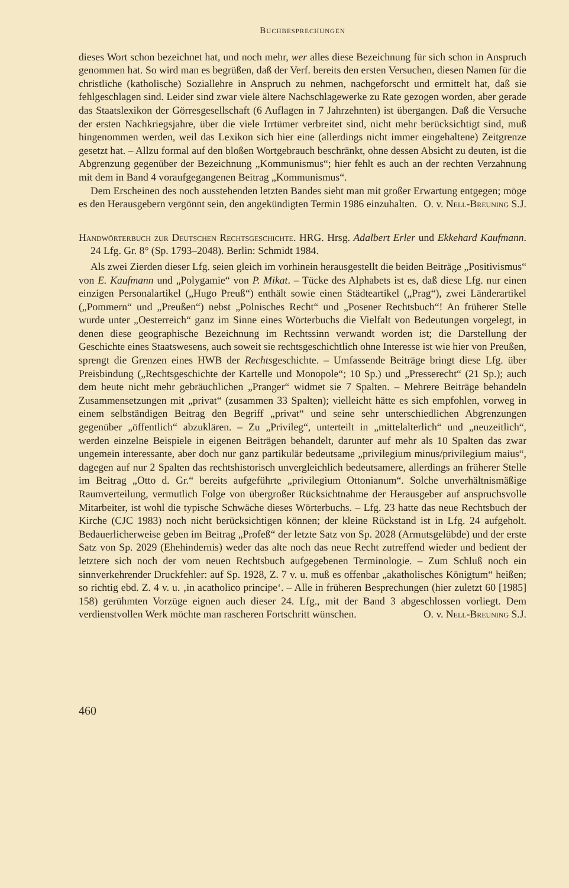Buchbesprechungen
dieses Wort schon bezeichnet hat, und noch mehr, wer alles diese Bezeichnung für sich schon in Anspruch genommen hat. So wird man es begrüßen, daß der Verf. bereits den ersten Versuchen, diesen Namen für die christliche (katholische) Soziallehre in Anspruch zu nehmen, nachgeforscht und ermittelt hat, daß sie fehlgeschlagen sind. Leider sind zwar viele ältere Nachschlagewerke zu Rate gezogen worden, aber gerade das Staatslexikon der Görresgesellschaft (6 Auflagen in 7 Jahrzehnten) ist übergangen. Daß die Versuche der ersten Nachkriegsjahre, über die viele Irrtümer verbreitet sind, nicht mehr berücksichtigt sind, muß hingenommen werden, weil das Lexikon sich hier eine (allerdings nicht immer eingehaltene) Zeitgrenze gesetzt hat. – Allzu formal auf den bloßen Wortgebrauch beschränkt, ohne dessen Absicht zu deuten, ist die Abgrenzung gegenüber der Bezeichnung „Kommunismus“; hier fehlt es auch an der rechten Verzahnung mit dem in Band 4 voraufgegangenen Beitrag „Kommunismus“.
Dem Erscheinen des noch ausstehenden letzten Bandes sieht man mit großer Erwartung entgegen; möge es den Herausgebern vergönnt sein, den angekündigten Termin 1986 einzuhalten.
O. v. Nell-Breuning S.J.
Handwörterbuch zur Deutschen Rechtsgeschichte. HRG. Hrsg. Adalbert Erler und Ekkehard Kaufmann. 24 Lfg. Gr. 8° (Sp. 1793–2048). Berlin: Schmidt 1984.
Als zwei Zierden dieser Lfg. seien gleich im vorhinein herausgestellt die beiden Beiträge „Positivismus“ von E. Kaufmann und „Polygamie“ von P. Mikat. – Tücke des Alphabets ist es, daß diese Lfg. nur einen einzigen Personalartikel („Hugo Preuß“) enthält sowie einen Städteartikel („Prag“), zwei Länderartikel („Pommern“ und „Preußen“) nebst „Polnisches Recht“ und „Posener Rechtsbuch“! An früherer Stelle wurde unter „Oesterreich“ ganz im Sinne eines Wörterbuchs die Vielfalt von Bedeutungen vorgelegt, in denen diese geographische Bezeichnung im Rechtssinn verwandt worden ist; die Darstellung der Geschichte eines Staatswesens, auch soweit sie rechtsgeschichtlich ohne Interesse ist wie hier von Preußen, sprengt die Grenzen eines HWB der Rechtsgeschichte. – Umfassende Beiträge bringt diese Lfg. über Preisbindung („Rechtsgeschichte der Kartelle und Monopole“; 10 Sp.) und „Presserecht“ (21 Sp.); auch dem heute nicht mehr gebräuchlichen „Pranger“ widmet sie 7 Spalten. – Mehrere Beiträge behandeln Zusammensetzungen mit „privat“ (zusammen 33 Spalten); vielleicht hätte es sich empfohlen, vorweg in einem selbständigen Beitrag den Begriff „privat“ und seine sehr unterschiedlichen Abgrenzungen gegenüber „öffentlich“ abzuklären. – Zu „Privileg“, unterteilt in „mittelalterlich“ und „neuzeitlich“, werden einzelne Beispiele in eigenen Beiträgen behandelt, darunter auf mehr als 10 Spalten das zwar ungemein interessante, aber doch nur ganz partikulär bedeutsame „privilegium minus/privilegium maius“, dagegen auf nur 2 Spalten das rechtshistorisch unvergleichlich bedeutsamere, allerdings an früherer Stelle im Beitrag „Otto d. Gr.“ bereits aufgeführte „privilegium Ottonianum“. Solche unverhältnismäßige Raumverteilung, vermutlich Folge von übergroßer Rücksichtnahme der Herausgeber auf anspruchsvolle Mitarbeiter, ist wohl die typische Schwäche dieses Wörterbuchs. – Lfg. 23 hatte das neue Rechtsbuch der Kirche (CJC 1983) noch nicht berücksichtigen können; der kleine Rückstand ist in Lfg. 24 aufgeholt. Bedauerlicherweise geben im Beitrag „Profeß“ der letzte Satz von Sp. 2028 (Armutsgelübde) und der erste Satz von Sp. 2029 (Ehehindernis) weder das alte noch das neue Recht zutreffend wieder und bedient der letztere sich noch der vom neuen Rechtsbuch aufgegebenen Terminologie. – Zum Schluß noch ein sinnverkehrender Druckfehler: auf Sp. 1928, Z. 7 v. u. muß es offenbar „akatholisches Königtum“ heißen; so richtig ebd. Z. 4 v. u. ‚in acatholico principe‘. – Alle in früheren Besprechungen (hier zuletzt 60 [1985] 158) gerühmten Vorzüge eignen auch dieser 24. Lfg., mit der Band 3 abgeschlossen vorliegt. Dem verdienstvollen Werk möchte man rascheren Fortschritt wünschen.
O. v. Nell-Breuning S.J.
460